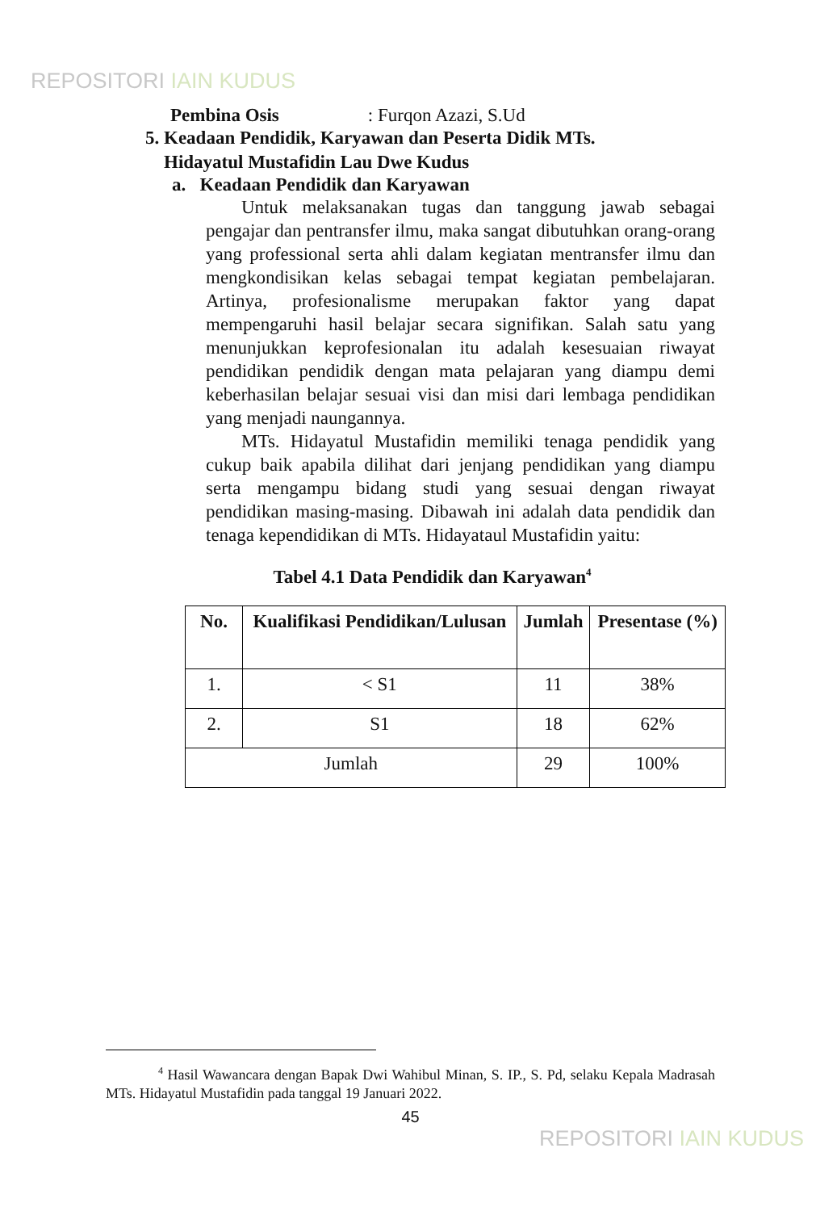REPOSITORI IAIN KUDUS
Pembina Osis : Furqon Azazi, S.Ud
5. Keadaan Pendidik, Karyawan dan Peserta Didik MTs.
Hidayatul Mustafidin Lau Dwe Kudus
a. Keadaan Pendidik dan Karyawan
Untuk melaksanakan tugas dan tanggung jawab sebagai pengajar dan pentransfer ilmu, maka sangat dibutuhkan orang-orang yang professional serta ahli dalam kegiatan mentransfer ilmu dan mengkondisikan kelas sebagai tempat kegiatan pembelajaran. Artinya, profesionalisme merupakan faktor yang dapat mempengaruhi hasil belajar secara signifikan. Salah satu yang menunjukkan keprofesionalan itu adalah kesesuaian riwayat pendidikan pendidik dengan mata pelajaran yang diampu demi keberhasilan belajar sesuai visi dan misi dari lembaga pendidikan yang menjadi naungannya.
MTs. Hidayatul Mustafidin memiliki tenaga pendidik yang cukup baik apabila dilihat dari jenjang pendidikan yang diampu serta mengampu bidang studi yang sesuai dengan riwayat pendidikan masing-masing. Dibawah ini adalah data pendidik dan tenaga kependidikan di MTs. Hidayataul Mustafidin yaitu:
Tabel 4.1 Data Pendidik dan Karyawan<sup>4</sup>
| No. | Kualifikasi Pendidikan/Lulusan | Jumlah | Presentase (%) |
| --- | --- | --- | --- |
| 1. | < S1 | 11 | 38% |
| 2. | S1 | 18 | 62% |
| Jumlah | | 29 | 100% |
<sup>4</sup> Hasil Wawancara dengan Bapak Dwi Wahibul Minan, S. IP., S. Pd, selaku Kepala Madrasah MTs. Hidayatul Mustafidin pada tanggal 19 Januari 2022.
45
REPOSITORI IAIN KUDUS